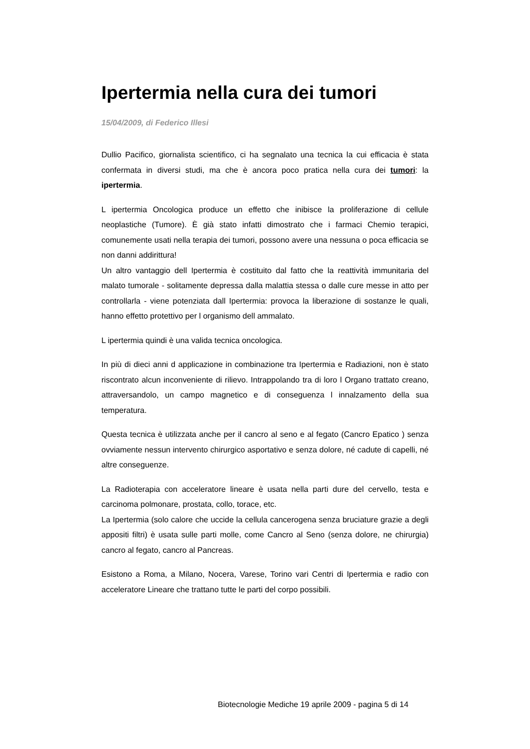Ipertermia nella cura dei tumori
15/04/2009, di Federico Illesi
Dullio Pacifico, giornalista scientifico, ci ha segnalato una tecnica la cui efficacia è stata confermata in diversi studi, ma che è ancora poco pratica nella cura dei tumori: la ipertermia.
L ipertermia Oncologica produce un effetto che inibisce la proliferazione di cellule neoplastiche (Tumore). È già stato infatti dimostrato che i farmaci Chemio terapici, comunemente usati nella terapia dei tumori, possono avere una nessuna o poca efficacia se non danni addirittura!
Un altro vantaggio dell Ipertermia è costituito dal fatto che la reattività immunitaria del malato tumorale - solitamente depressa dalla malattia stessa o dalle cure messe in atto per controllarla - viene potenziata dall Ipertermia: provoca la liberazione di sostanze le quali, hanno effetto protettivo per l organismo dell ammalato.
L ipertermia quindi è una valida tecnica oncologica.
In più di dieci anni d applicazione in combinazione tra Ipertermia e Radiazioni, non è stato riscontrato alcun inconveniente di rilievo. Intrappolando tra di loro l Organo trattato creano, attraversandolo, un campo magnetico e di conseguenza l innalzamento della sua temperatura.
Questa tecnica è utilizzata anche per il cancro al seno e al fegato (Cancro Epatico ) senza ovviamente nessun intervento chirurgico asportativo e senza dolore, né cadute di capelli, né altre conseguenze.
La Radioterapia con acceleratore lineare è usata nella parti dure del cervello, testa e carcinoma polmonare, prostata, collo, torace, etc.
La Ipertermia (solo calore che uccide la cellula cancerogena senza bruciature grazie a degli appositi filtri) è usata sulle parti molle, come Cancro al Seno (senza dolore, ne chirurgia) cancro al fegato, cancro al Pancreas.
Esistono a Roma, a Milano, Nocera, Varese, Torino vari Centri di Ipertermia e radio con acceleratore Lineare che trattano tutte le parti del corpo possibili.
Biotecnologie Mediche 19 aprile 2009 - pagina 5 di 14